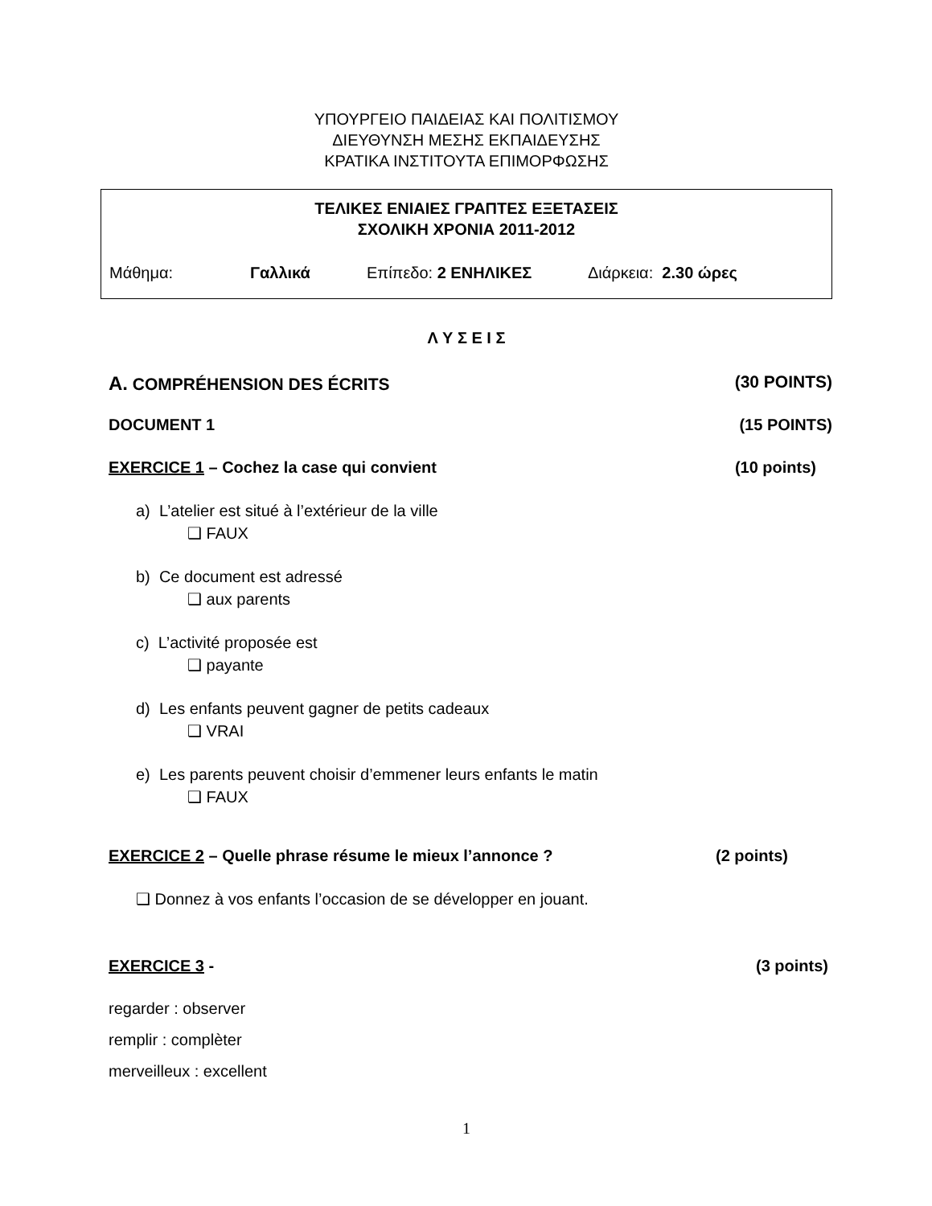ΥΠΟΥΡΓΕΙΟ ΠΑΙΔΕΙΑΣ ΚΑΙ ΠΟΛΙΤΙΣΜΟΥ
ΔΙΕΥΘΥΝΣΗ ΜΕΣΗΣ ΕΚΠΑΙΔΕΥΣΗΣ
ΚΡΑΤΙΚΑ ΙΝΣΤΙΤΟΥΤΑ ΕΠΙΜΟΡΦΩΣΗΣ
ΤΕΛΙΚΕΣ ΕΝΙΑΙΕΣ ΓΡΑΠΤΕΣ ΕΞΕΤΑΣΕΙΣ
ΣΧΟΛΙΚΗ ΧΡΟΝΙΑ 2011-2012
Μάθημα: Γαλλικά Επίπεδο: 2 ΕΝΗΛΙΚΕΣ Διάρκεια: 2.30 ώρες
Λ Υ Σ Ε Ι Σ
A. COMPRÉHENSION DES ÉCRITS (30 POINTS)
DOCUMENT 1 (15 POINTS)
EXERCICE 1 – Cochez la case qui convient (10 points)
a) L’atelier est situé à l’extérieur de la ville
❑ FAUX
b) Ce document est adressé
❑ aux parents
c) L’activité proposée est
❑ payante
d) Les enfants peuvent gagner de petits cadeaux
❑ VRAI
e) Les parents peuvent choisir d’emmener leurs enfants le matin
❑ FAUX
EXERCICE 2 – Quelle phrase résume le mieux l’annonce ? (2 points)
❑ Donnez à vos enfants l’occasion de se développer en jouant.
EXERCICE 3 - (3 points)
regarder : observer
remplir : complèter
merveilleux : excellent
1